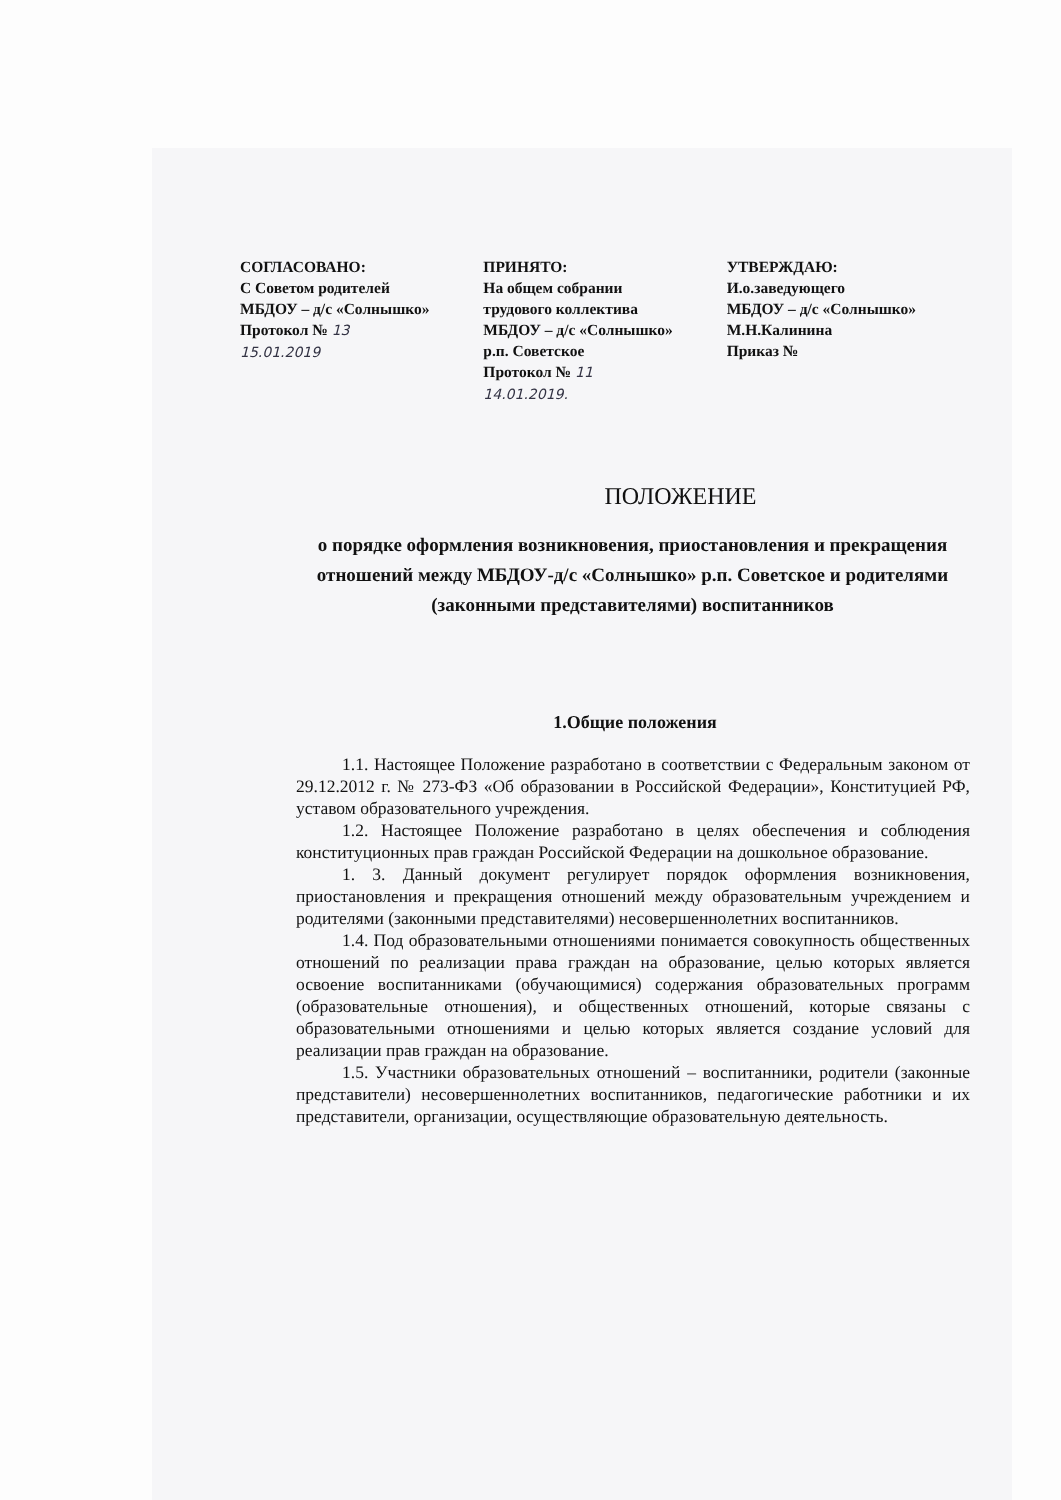СОГЛАСОВАНО:
С Советом родителей
МБДОУ – д/с «Солнышко»
Протокол № 13
15.01.2019
ПРИНЯТО:
На общем собрании
трудового коллектива
МБДОУ – д/с «Солнышко»
р.п. Советское
Протокол № 11
14.01.2019.
УТВЕРЖДАЮ:
И.о.заведующего
МБДОУ – д/с «Солнышко»
М.Н.Калинина
Приказ №
ПОЛОЖЕНИЕ
о порядке оформления возникновения, приостановления и прекращения отношений между МБДОУ-д/с «Солнышко» р.п. Советское и родителями (законными представителями) воспитанников
1.Общие положения
1.1. Настоящее Положение разработано в соответствии с Федеральным законом от 29.12.2012 г. № 273-ФЗ «Об образовании в Российской Федерации», Конституцией РФ, уставом образовательного учреждения.
1.2. Настоящее Положение разработано в целях обеспечения и соблюдения конституционных прав граждан Российской Федерации на дошкольное образование.
1. 3. Данный документ регулирует порядок оформления возникновения, приостановления и прекращения отношений между образовательным учреждением и родителями (законными представителями) несовершеннолетних воспитанников.
1.4. Под образовательными отношениями понимается совокупность общественных отношений по реализации права граждан на образование, целью которых является освоение воспитанниками (обучающимися) содержания образовательных программ (образовательные отношения), и общественных отношений, которые связаны с образовательными отношениями и целью которых является создание условий для реализации прав граждан на образование.
1.5. Участники образовательных отношений – воспитанники, родители (законные представители) несовершеннолетних воспитанников, педагогические работники и их представители, организации, осуществляющие образовательную деятельность.